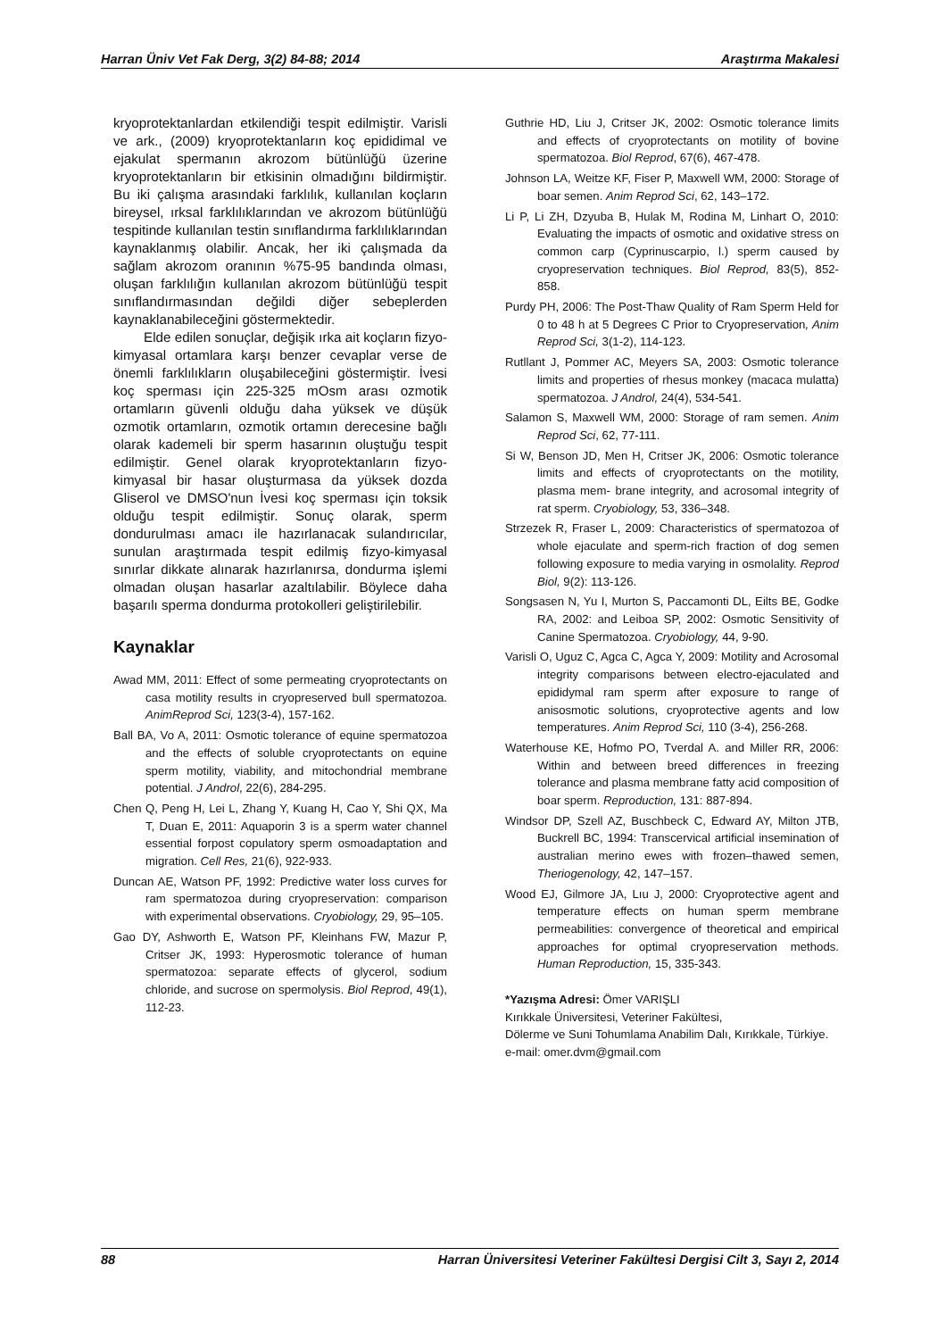Harran Üniv Vet Fak Derg, 3(2) 84-88; 2014 Araştırma Makalesi
kryoprotektanlardan etkilendiği tespit edilmiştir. Varisli ve ark., (2009) kryoprotektanların koç epididimal ve ejakulat spermanın akrozom bütünlüğü üzerine kryoprotektanların bir etkisinin olmadığını bildirmiştir. Bu iki çalışma arasındaki farklılık, kullanılan koçların bireysel, ırksal farklılıklarından ve akrozom bütünlüğü tespitinde kullanılan testin sınıflandırma farklılıklarından kaynaklanmış olabilir. Ancak, her iki çalışmada da sağlam akrozom oranının %75-95 bandında olması, oluşan farklılığın kullanılan akrozom bütünlüğü tespit sınıflandırmasından değildi diğer sebeplerden kaynaklanabileceğini göstermektedir.
Elde edilen sonuçlar, değişik ırka ait koçların fizyo-kimyasal ortamlara karşı benzer cevaplar verse de önemli farklılıkların oluşabileceğini göstermiştir. İvesi koç sperması için 225-325 mOsm arası ozmotik ortamların güvenli olduğu daha yüksek ve düşük ozmotik ortamların, ozmotik ortamın derecesine bağlı olarak kademeli bir sperm hasarının oluştuğu tespit edilmiştir. Genel olarak kryoprotektanların fizyo-kimyasal bir hasar oluşturmasa da yüksek dozda Gliserol ve DMSO'nun İvesi koç sperması için toksik olduğu tespit edilmiştir. Sonuç olarak, sperm dondurulması amacı ile hazırlanacak sulandırıcılar, sunulan araştırmada tespit edilmiş fizyo-kimyasal sınırlar dikkate alınarak hazırlanırsa, dondurma işlemi olmadan oluşan hasarlar azaltılabilir. Böylece daha başarılı sperma dondurma protokolleri geliştirilebilir.
Kaynaklar
Awad MM, 2011: Effect of some permeating cryoprotectants on casa motility results in cryopreserved bull spermatozoa. AnimReprod Sci, 123(3-4), 157-162.
Ball BA, Vo A, 2011: Osmotic tolerance of equine spermatozoa and the effects of soluble cryoprotectants on equine sperm motility, viability, and mitochondrial membrane potential. J Androl, 22(6), 284-295.
Chen Q, Peng H, Lei L, Zhang Y, Kuang H, Cao Y, Shi QX, Ma T, Duan E, 2011: Aquaporin 3 is a sperm water channel essential forpost copulatory sperm osmoadaptation and migration. Cell Res, 21(6), 922-933.
Duncan AE, Watson PF, 1992: Predictive water loss curves for ram spermatozoa during cryopreservation: comparison with experimental observations. Cryobiology, 29, 95–105.
Gao DY, Ashworth E, Watson PF, Kleinhans FW, Mazur P, Critser JK, 1993: Hyperosmotic tolerance of human spermatozoa: separate effects of glycerol, sodium chloride, and sucrose on spermolysis. Biol Reprod, 49(1), 112-23.
Guthrie HD, Liu J, Critser JK, 2002: Osmotic tolerance limits and effects of cryoprotectants on motility of bovine spermatozoa. Biol Reprod, 67(6), 467-478.
Johnson LA, Weitze KF, Fiser P, Maxwell WM, 2000: Storage of boar semen. Anim Reprod Sci, 62, 143–172.
Li P, Li ZH, Dzyuba B, Hulak M, Rodina M, Linhart O, 2010: Evaluating the impacts of osmotic and oxidative stress on common carp (Cyprinuscarpio, l.) sperm caused by cryopreservation techniques. Biol Reprod, 83(5), 852-858.
Purdy PH, 2006: The Post-Thaw Quality of Ram Sperm Held for 0 to 48 h at 5 Degrees C Prior to Cryopreservation, Anim Reprod Sci, 3(1-2), 114-123.
Rutllant J, Pommer AC, Meyers SA, 2003: Osmotic tolerance limits and properties of rhesus monkey (macaca mulatta) spermatozoa. J Androl, 24(4), 534-541.
Salamon S, Maxwell WM, 2000: Storage of ram semen. Anim Reprod Sci, 62, 77-111.
Si W, Benson JD, Men H, Critser JK, 2006: Osmotic tolerance limits and effects of cryoprotectants on the motility, plasma mem- brane integrity, and acrosomal integrity of rat sperm. Cryobiology, 53, 336–348.
Strzezek R, Fraser L, 2009: Characteristics of spermatozoa of whole ejaculate and sperm-rich fraction of dog semen following exposure to media varying in osmolality. Reprod Biol, 9(2): 113-126.
Songsasen N, Yu I, Murton S, Paccamonti DL, Eilts BE, Godke RA, 2002: and Leiboa SP, 2002: Osmotic Sensitivity of Canine Spermatozoa. Cryobiology, 44, 9-90.
Varisli O, Uguz C, Agca C, Agca Y, 2009: Motility and Acrosomal integrity comparisons between electro-ejaculated and epididymal ram sperm after exposure to range of anisosmotic solutions, cryoprotective agents and low temperatures. Anim Reprod Sci, 110 (3-4), 256-268.
Waterhouse KE, Hofmo PO, Tverdal A. and Miller RR, 2006: Within and between breed differences in freezing tolerance and plasma membrane fatty acid composition of boar sperm. Reproduction, 131: 887-894.
Windsor DP, Szell AZ, Buschbeck C, Edward AY, Milton JTB, Buckrell BC, 1994: Transcervical artificial insemination of australian merino ewes with frozen–thawed semen, Theriogenology, 42, 147–157.
Wood EJ, Gilmore JA, Lıu J, 2000: Cryoprotective agent and temperature effects on human sperm membrane permeabilities: convergence of theoretical and empirical approaches for optimal cryopreservation methods. Human Reproduction, 15, 335-343.
*Yazışma Adresi: Ömer VARIŞLI
Kırıkkale Üniversitesi, Veteriner Fakültesi,
Dölerme ve Suni Tohumlama Anabilim Dalı, Kırıkkale, Türkiye.
e-mail: omer.dvm@gmail.com
88 Harran Üniversitesi Veteriner Fakültesi Dergisi Cilt 3, Sayı 2, 2014